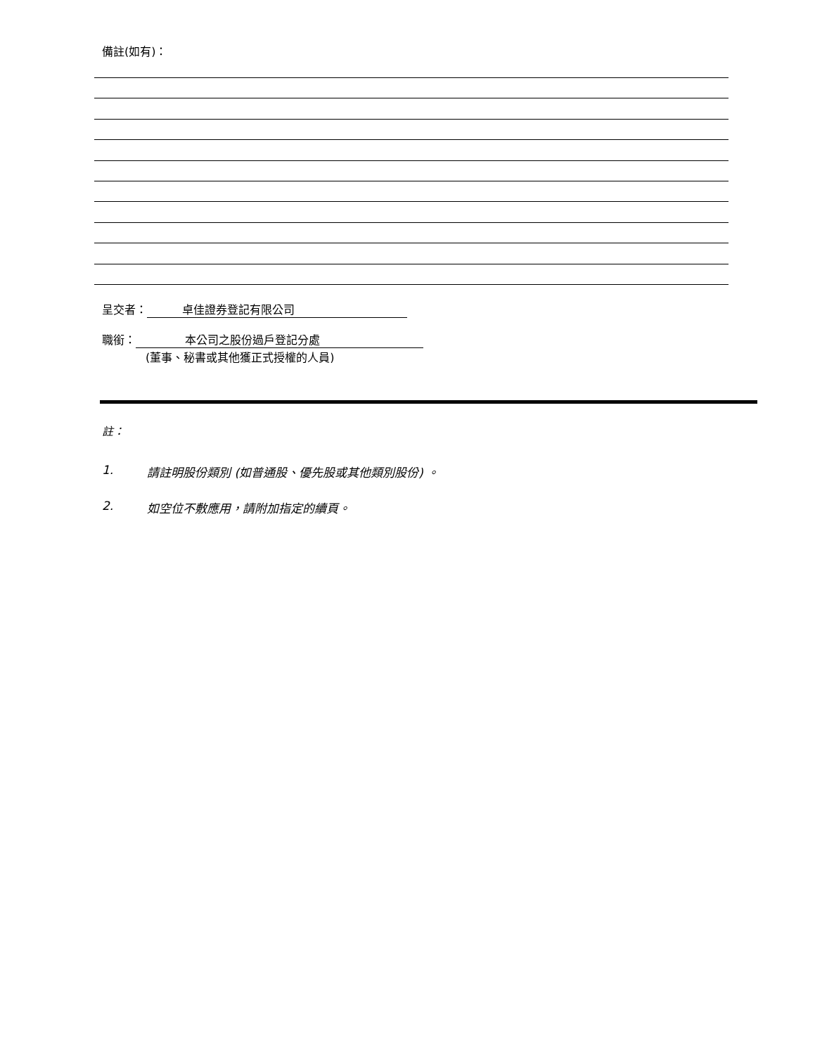備註(如有)：
呈交者： 卓佳證券登記有限公司
職銜： 本公司之股份過戶登記分處
(董事、秘書或其他獲正式授權的人員)
註：
1. 請註明股份類別 (如普通股、優先股或其他類別股份) 。
2. 如空位不敷應用，請附加指定的續頁。